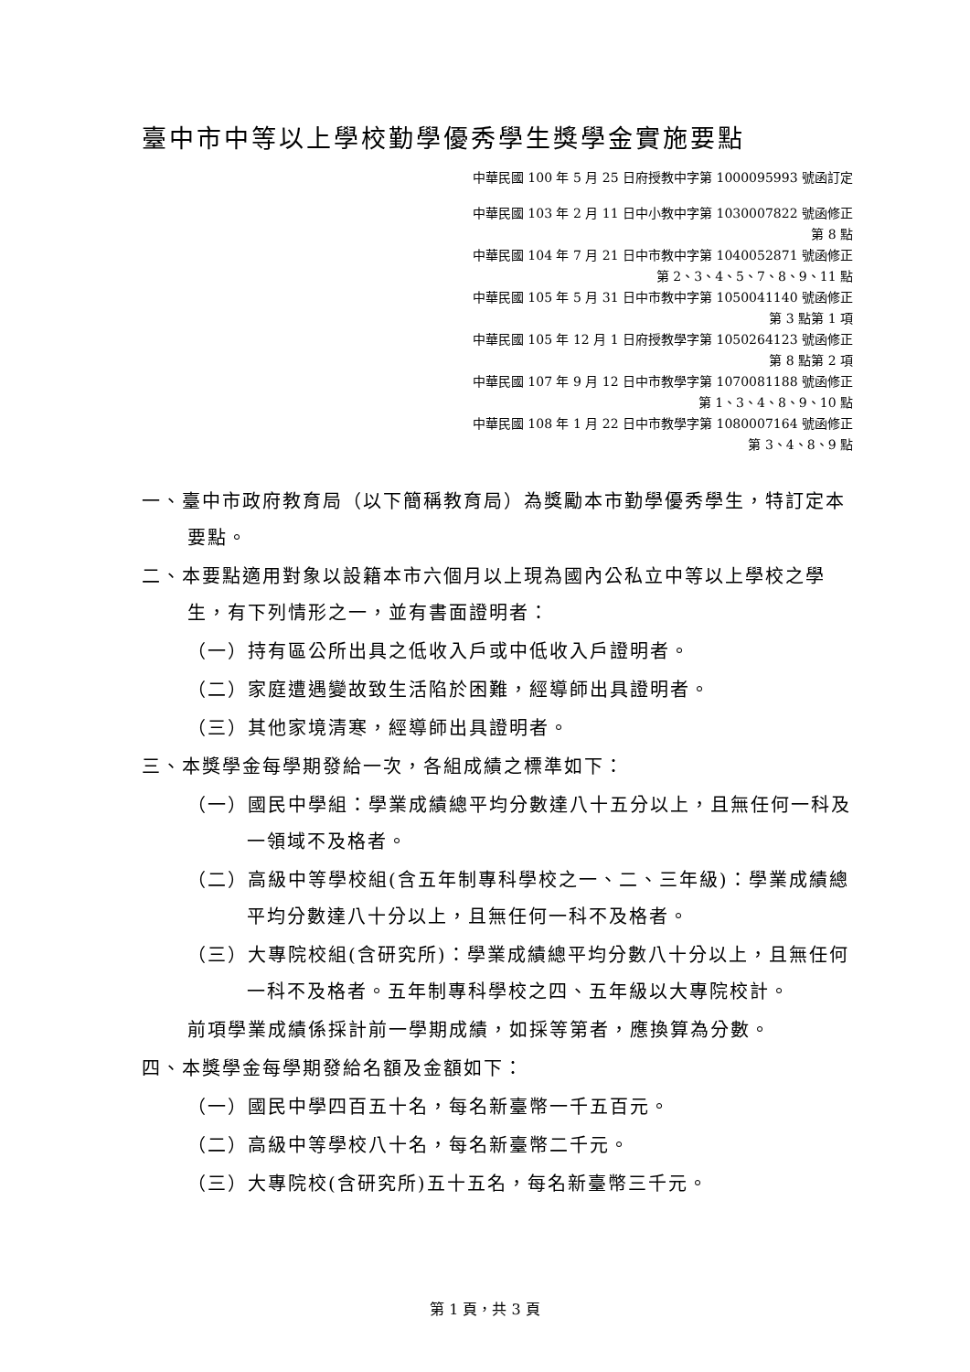臺中市中等以上學校勤學優秀學生獎學金實施要點
中華民國 100 年 5 月 25 日府授教中字第 1000095993 號函訂定
中華民國 103 年 2 月 11 日中小教中字第 1030007822 號函修正
第 8 點
中華民國 104 年 7 月 21 日中市教中字第 1040052871 號函修正
第 2、3、4、5、7、8、9、11 點
中華民國 105 年 5 月 31 日中市教中字第 1050041140 號函修正
第 3 點第 1 項
中華民國 105 年 12 月 1 日府授教學字第 1050264123 號函修正
第 8 點第 2 項
中華民國 107 年 9 月 12 日中市教學字第 1070081188 號函修正
第 1、3、4、8、9、10 點
中華民國 108 年 1 月 22 日中市教學字第 1080007164 號函修正
第 3、4、8、9 點
一、臺中市政府教育局（以下簡稱教育局）為獎勵本市勤學優秀學生，特訂定本要點。
二、本要點適用對象以設籍本市六個月以上現為國內公私立中等以上學校之學生，有下列情形之一，並有書面證明者：
（一）持有區公所出具之低收入戶或中低收入戶證明者。
（二）家庭遭遇變故致生活陷於困難，經導師出具證明者。
（三）其他家境清寒，經導師出具證明者。
三、本獎學金每學期發給一次，各組成績之標準如下：
（一）國民中學組：學業成績總平均分數達八十五分以上，且無任何一科及一領域不及格者。
（二）高級中等學校組(含五年制專科學校之一、二、三年級)：學業成績總平均分數達八十分以上，且無任何一科不及格者。
（三）大專院校組(含研究所)：學業成績總平均分數八十分以上，且無任何一科不及格者。五年制專科學校之四、五年級以大專院校計。
前項學業成績係採計前一學期成績，如採等第者，應換算為分數。
四、本獎學金每學期發給名額及金額如下：
（一）國民中學四百五十名，每名新臺幣一千五百元。
（二）高級中等學校八十名，每名新臺幣二千元。
（三）大專院校(含研究所)五十五名，每名新臺幣三千元。
第 1 頁，共 3 頁